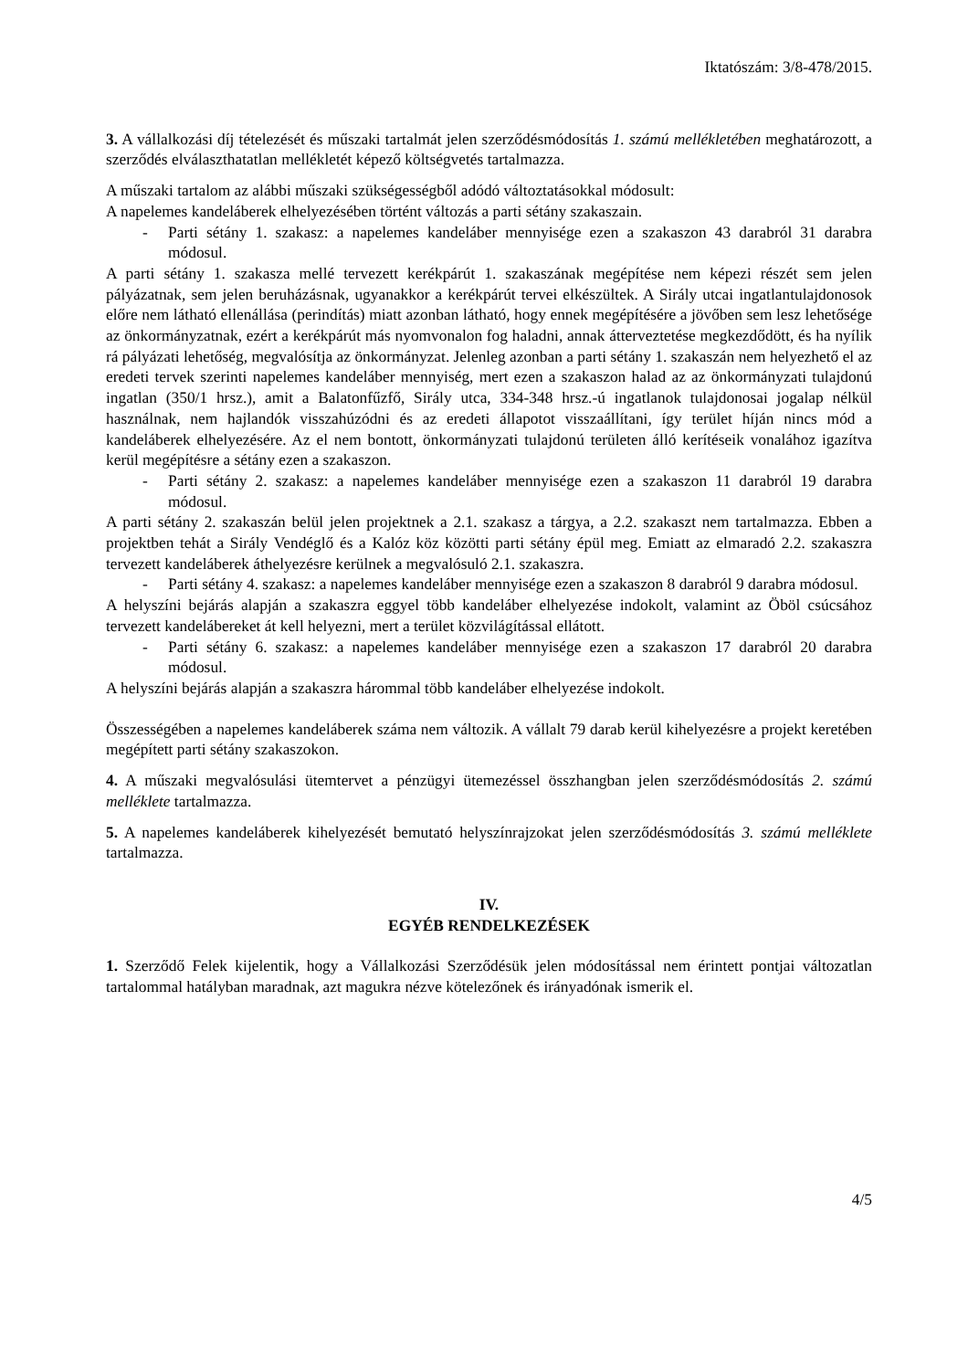Iktatószám: 3/8-478/2015.
3. A vállalkozási díj tételezését és műszaki tartalmát jelen szerződésmódosítás 1. számú mellékletében meghatározott, a szerződés elválaszthatatlan mellékletét képező költségvetés tartalmazza.
A műszaki tartalom az alábbi műszaki szükségességből adódó változtatásokkal módosult:
A napelemes kandeláberek elhelyezésében történt változás a parti sétány szakaszain.
- Parti sétány 1. szakasz: a napelemes kandeláber mennyisége ezen a szakaszon 43 darabról 31 darabra módosul.
A parti sétány 1. szakasza mellé tervezett kerékpárút 1. szakaszának megépítése nem képezi részét sem jelen pályázatnak, sem jelen beruházásnak, ugyanakkor a kerékpárút tervei elkészültek. A Sirály utcai ingatlantulajdonosok előre nem látható ellenállása (perindítás) miatt azonban látható, hogy ennek megépítésére a jövőben sem lesz lehetősége az önkormányzatnak, ezért a kerékpárút más nyomvonalon fog haladni, annak átterveztetése megkezdődött, és ha nyílik rá pályázati lehetőség, megvalósítja az önkormányzat. Jelenleg azonban a parti sétány 1. szakaszán nem helyezhető el az eredeti tervek szerinti napelemes kandeláber mennyiség, mert ezen a szakaszon halad az az önkormányzati tulajdonú ingatlan (350/1 hrsz.), amit a Balatonfűzfő, Sirály utca, 334-348 hrsz.-ú ingatlanok tulajdonosai jogalap nélkül használnak, nem hajlandók visszahúzódni és az eredeti állapotot visszaállítani, így terület híján nincs mód a kandeláberek elhelyezésére. Az el nem bontott, önkormányzati tulajdonú területen álló kerítéseik vonalához igazítva kerül megépítésre a sétány ezen a szakaszon.
- Parti sétány 2. szakasz: a napelemes kandeláber mennyisége ezen a szakaszon 11 darabról 19 darabra módosul.
A parti sétány 2. szakaszán belül jelen projektnek a 2.1. szakasz a tárgya, a 2.2. szakaszt nem tartalmazza. Ebben a projektben tehát a Sirály Vendéglő és a Kalóz köz közötti parti sétány épül meg. Emiatt az elmaradó 2.2. szakaszra tervezett kandeláberek áthelyezésre kerülnek a megvalósuló 2.1. szakaszra.
- Parti sétány 4. szakasz: a napelemes kandeláber mennyisége ezen a szakaszon 8 darabról 9 darabra módosul.
A helyszíni bejárás alapján a szakaszra eggyel több kandeláber elhelyezése indokolt, valamint az Öböl csúcsához tervezett kandelábereket át kell helyezni, mert a terület közvilágítással ellátott.
- Parti sétány 6. szakasz: a napelemes kandeláber mennyisége ezen a szakaszon 17 darabról 20 darabra módosul.
A helyszíni bejárás alapján a szakaszra hárommal több kandeláber elhelyezése indokolt.
Összességében a napelemes kandeláberek száma nem változik. A vállalt 79 darab kerül kihelyezésre a projekt keretében megépített parti sétány szakaszokon.
4. A műszaki megvalósulási ütemtervet a pénzügyi ütemezéssel összhangban jelen szerződésmódosítás 2. számú melléklete tartalmazza.
5. A napelemes kandeláberek kihelyezését bemutató helyszínrajzokat jelen szerződésmódosítás 3. számú melléklete tartalmazza.
IV.
EGYÉB RENDELKEZÉSEK
1. Szerződő Felek kijelentik, hogy a Vállalkozási Szerződésük jelen módosítással nem érintett pontjai változatlan tartalommal hatályban maradnak, azt magukra nézve kötelezőnek és irányadónak ismerik el.
4/5